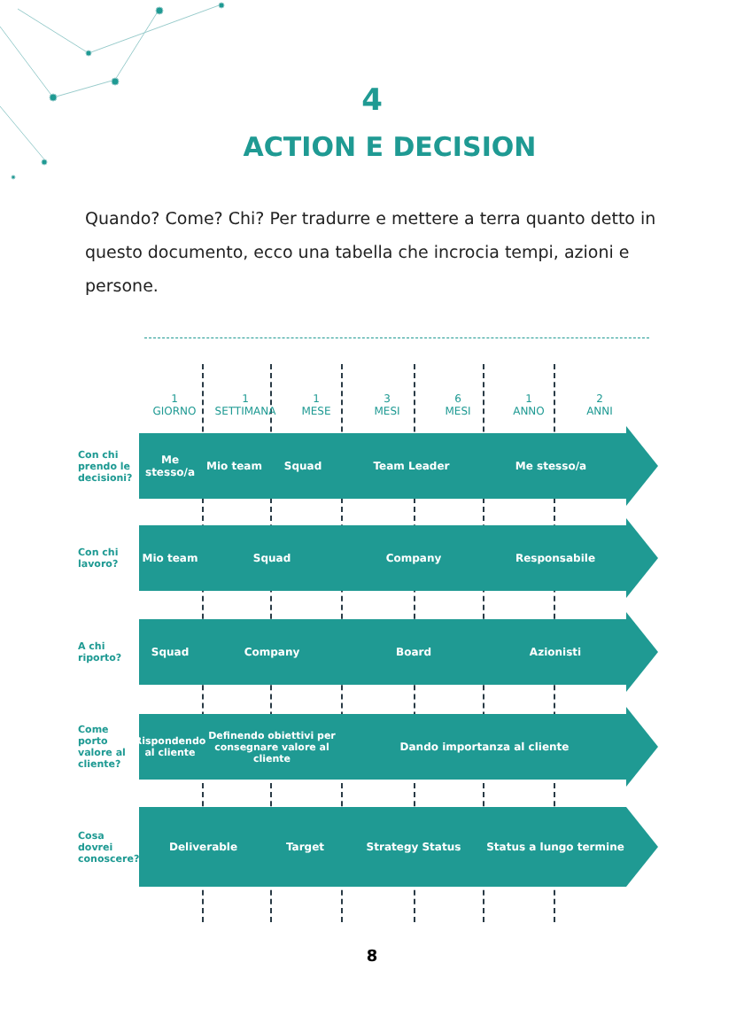4
ACTION E DECISION
Quando? Come? Chi? Per tradurre e mettere a terra quanto detto in questo documento, ecco una tabella che incrocia tempi, azioni e per­sone.
1
GIORNO
1
SETTIMANA
1
MESE
3
MESI
6
MESI
1
ANNO
2
ANNI
Con chi prendo le decisioni?
Me stesso/a
Mio team Squad Team Leader Me stesso/a
Con chi lavoro?
Mio team Squad Company Responsabile
A chi riporto?
Squad Company Board Azionisti
Come porto valore al cliente?
Rispondendo al cliente
Definendo obiettivi per consegnare valore al cliente
Dando importanza al cliente
Cosa dovrei conoscere?
Deliverable Target Strategy Status Status a lungo termine
8